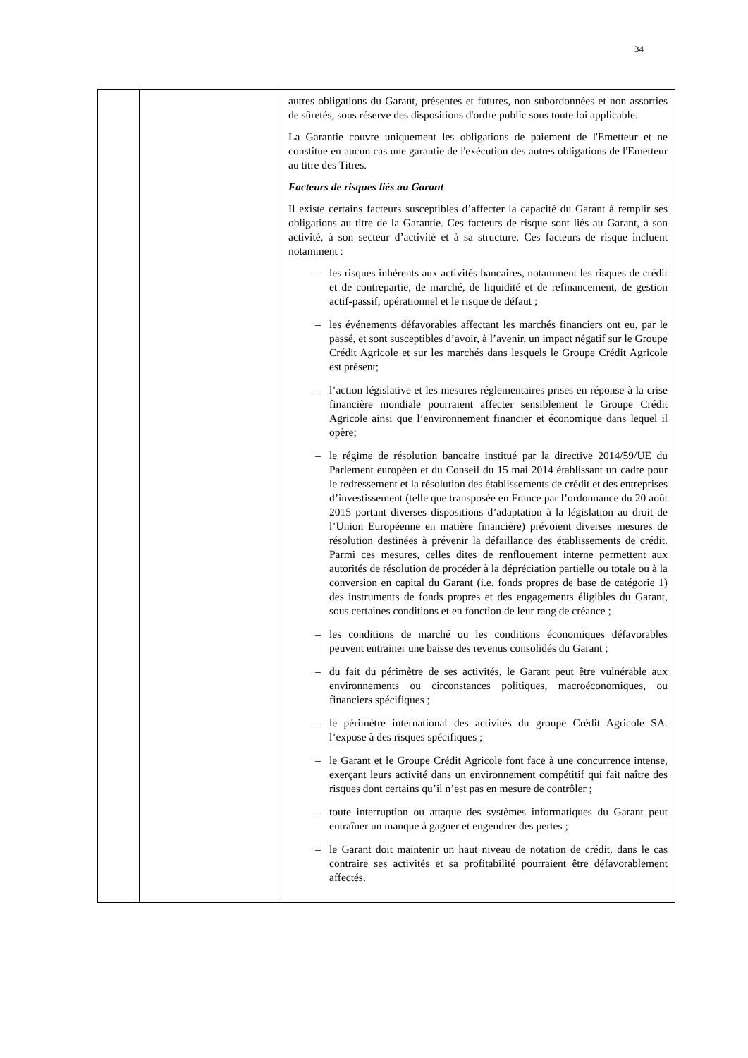34
| | | autres obligations du Garant, présentes et futures, non subordonnées et non assorties de sûretés, sous réserve des dispositions d'ordre public sous toute loi applicable. La Garantie couvre uniquement les obligations de paiement de l'Emetteur et ne constitue en aucun cas une garantie de l'exécution des autres obligations de l'Emetteur au titre des Titres. Facteurs de risques liés au Garant Il existe certains facteurs susceptibles d’affecter la capacité du Garant à remplir ses obligations au titre de la Garantie. Ces facteurs de risque sont liés au Garant, à son activité, à son secteur d’activité et à sa structure. Ces facteurs de risque incluent notamment : – les risques inhérents aux activités bancaires, notamment les risques de crédit et de contrepartie, de marché, de liquidité et de refinancement, de gestion actif-passif, opérationnel et le risque de défaut ; – les événements défavorables affectant les marchés financiers ont eu, par le passé, et sont susceptibles d’avoir, à l’avenir, un impact négatif sur le Groupe Crédit Agricole et sur les marchés dans lesquels le Groupe Crédit Agricole est présent; – l’action législative et les mesures réglementaires prises en réponse à la crise financière mondiale pourraient affecter sensiblement le Groupe Crédit Agricole ainsi que l’environnement financier et économique dans lequel il opère; – le régime de résolution bancaire institué par la directive 2014/59/UE du Parlement européen et du Conseil du 15 mai 2014 établissant un cadre pour le redressement et la résolution des établissements de crédit et des entreprises d’investissement (telle que transposée en France par l’ordonnance du 20 août 2015 portant diverses dispositions d’adaptation à la législation au droit de l’Union Européenne en matière financière) prévoient diverses mesures de résolution destinées à prévenir la défaillance des établissements de crédit. Parmi ces mesures, celles dites de renflouement interne permettent aux autorités de résolution de procéder à la dépréciation partielle ou totale ou à la conversion en capital du Garant (i.e. fonds propres de base de catégorie 1) des instruments de fonds propres et des engagements éligibles du Garant, sous certaines conditions et en fonction de leur rang de créance ; – les conditions de marché ou les conditions économiques défavorables peuvent entrainer une baisse des revenus consolidés du Garant ; – du fait du périmètre de ses activités, le Garant peut être vulnérable aux environnements ou circonstances politiques, macroéconomiques, ou financiers spécifiques ; – le périmètre international des activités du groupe Crédit Agricole SA. l’expose à des risques spécifiques ; – le Garant et le Groupe Crédit Agricole font face à une concurrence intense, exerçant leurs activité dans un environnement compétitif qui fait naître des risques dont certains qu’il n’est pas en mesure de contrôler ; – toute interruption ou attaque des systèmes informatiques du Garant peut entraîner un manque à gagner et engendrer des pertes ; – le Garant doit maintenir un haut niveau de notation de crédit, dans le cas contraire ses activités et sa profitabilité pourraient être défavorablement affectés. |